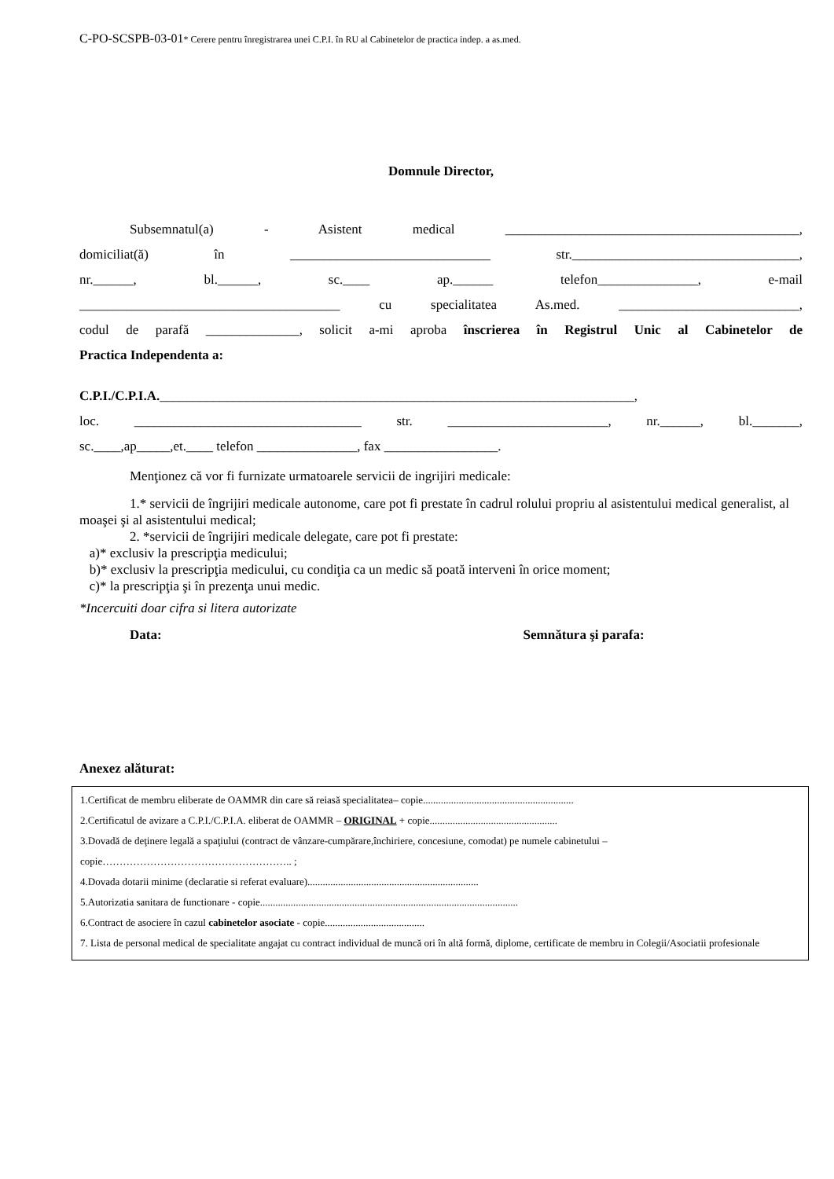C-PO-SCSPB-03-01* Cerere pentru înregistrarea unei C.P.I. în RU al Cabinetelor de practica indep. a as.med.
Domnule Director,
Subsemnatul(a) - Asistent medical ____________________________________________,
domiciliat(ă) în ______________________________ str.__________________________________,
nr.______, bl.______, sc.____ ap.______ telefon_______________, e-mail
_______________________________________ cu specialitatea As.med. ___________________________,
codul de parafă ______________, solicit a-mi aproba înscrierea în Registrul Unic al Cabinetelor de
Practica Independenta a:
C.P.I./C.P.I.A._______________________________________________________________________,
loc. __________________________________ str. ________________________, nr.______, bl._______,
sc.____,ap_____,et.____ telefon _______________, fax _________________.
Menţionez că vor fi furnizate urmatoarele servicii de ingrijiri medicale:
1.* servicii de îngrijiri medicale autonome, care pot fi prestate în cadrul rolului propriu al asistentului medical generalist, al moaşei şi al asistentului medical;
2. *servicii de îngrijiri medicale delegate, care pot fi prestate:
a)* exclusiv la prescripţia medicului;
b)* exclusiv la prescripţia medicului, cu condiţia ca un medic să poată interveni în orice moment;
c)* la prescripţia şi în prezenţa unui medic.
*Incercuiti doar cifra si litera autorizate
Data: Semnătura şi parafa:
Anexez alăturat:
1.Certificat de membru eliberate de OAMMR din care să reiasă specialitatea– copie...........................................................
2.Certificatul de avizare a C.P.I./C.P.I.A. eliberat de OAMMR – ORIGINAL + copie..................................................
3.Dovadă de deţinere legală a spaţiului (contract de vânzare-cumpărare,închiriere, concesiune, comodat) pe numele cabinetului – copie……………………………………………….. ;
4.Dovada dotarii minime (declaratie si referat evaluare)...................................................................
5.Autorizatia sanitara de functionare - copie.....................................................................................................
6.Contract de asociere în cazul cabinetelor asociate - copie.......................................
7. Lista de personal medical de specialitate angajat cu contract individual de muncă ori în altă formă, diplome, certificate de membru in Colegii/Asociatii profesionale